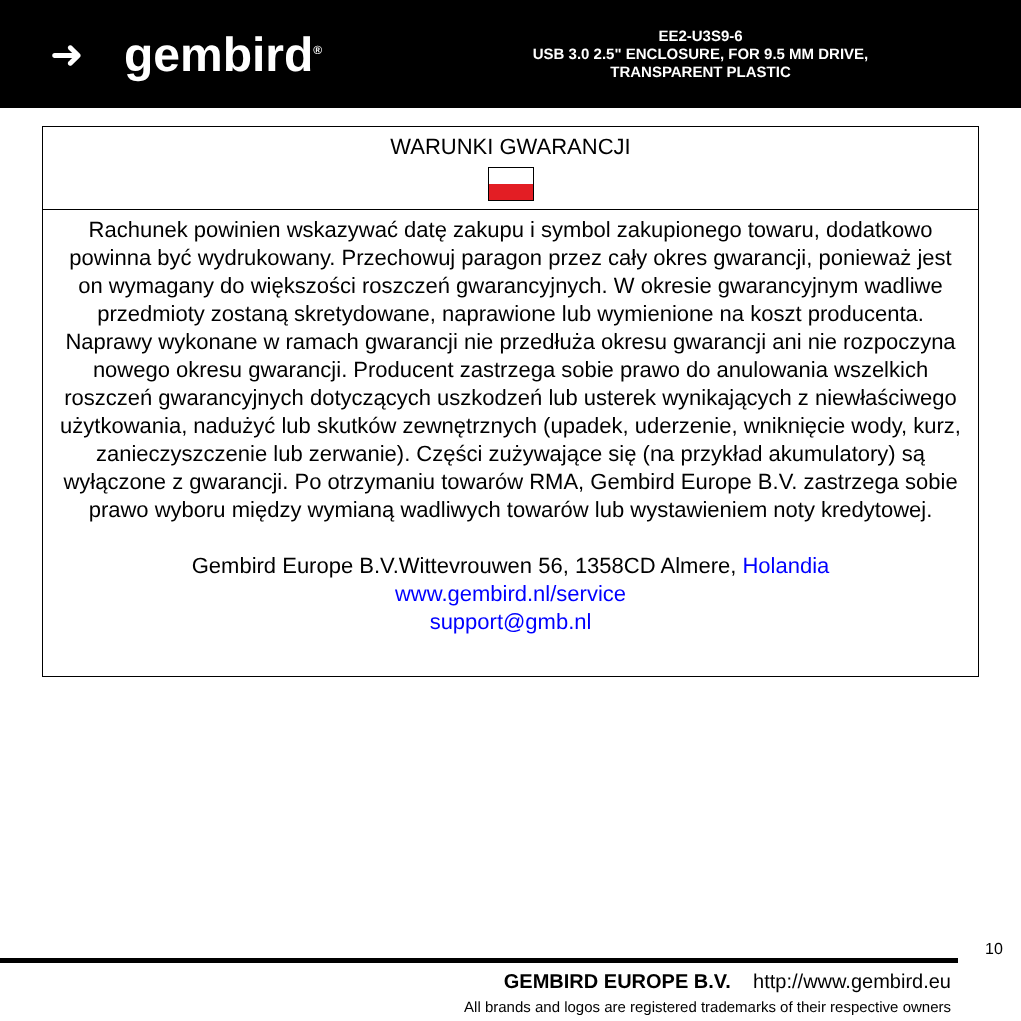➜ gembird<sup>®</sup>
EE2-U3S9-6
USB 3.0 2.5" ENCLOSURE, FOR 9.5 MM DRIVE,
TRANSPARENT PLASTIC
| WARUNKI GWARANCJI |
| Rachunek powinien wskazywać datę zakupu i symbol zakupionego towaru, dodatkowo powinna być wydrukowany. Przechowuj paragon przez cały okres gwarancji, ponieważ jest on wymagany do większości roszczeń gwarancyjnych. W okresie gwarancyjnym wadliwe przedmioty zostaną skretydowane, naprawione lub wymienione na koszt producenta. Naprawy wykonane w ramach gwarancji nie przedłuża okresu gwarancji ani nie rozpoczyna nowego okresu gwarancji. Producent zastrzega sobie prawo do anulowania wszelkich roszczeń gwarancyjnych dotyczących uszkodzeń lub usterek wynikających z niewłaściwego użytkowania, nadużyć lub skutków zewnętrznych (upadek, uderzenie, wniknięcie wody, kurz, zanieczyszczenie lub zerwanie). Części zużywające się (na przykład akumulatory) są wyłączone z gwarancji. Po otrzymaniu towarów RMA, Gembird Europe B.V. zastrzega sobie prawo wyboru między wymianą wadliwych towarów lub wystawieniem noty kredytowej. Gembird Europe B.V.Wittevrouwen 56, 1358CD Almere, Holandia www.gembird.nl/service support@gmb.nl |
10
GEMBIRD EUROPE B.V. http://www.gembird.eu
All brands and logos are registered trademarks of their respective owners